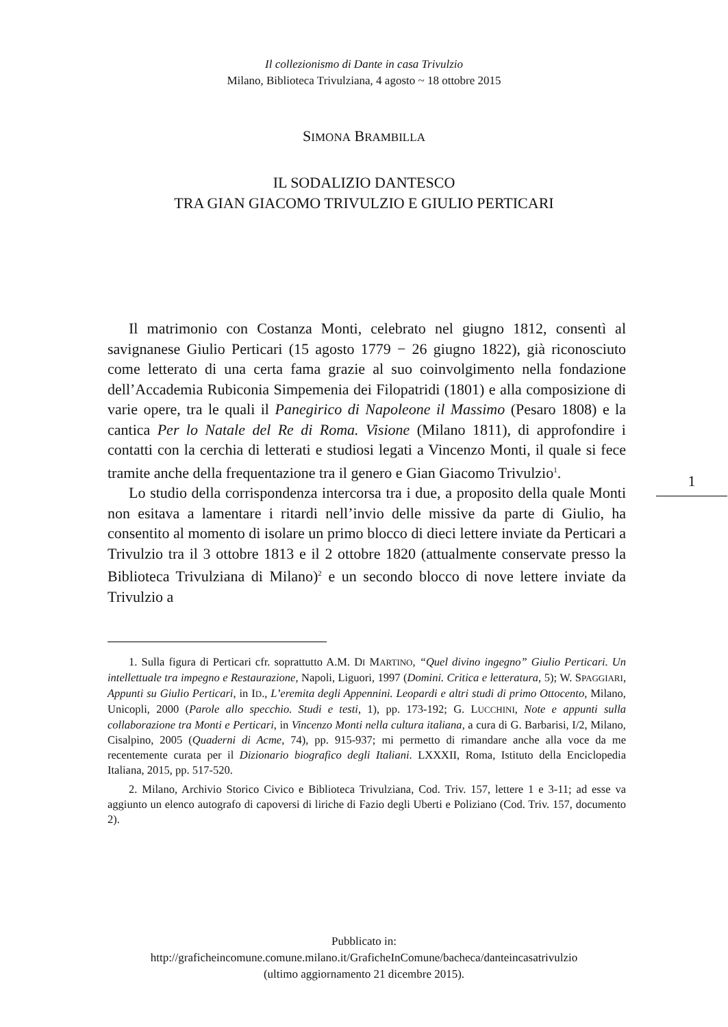Il collezionismo di Dante in casa Trivulzio
Milano, Biblioteca Trivulziana, 4 agosto ~ 18 ottobre 2015
SIMONA BRAMBILLA
IL SODALIZIO DANTESCO
TRA GIAN GIACOMO TRIVULZIO E GIULIO PERTICARI
Il matrimonio con Costanza Monti, celebrato nel giugno 1812, consentì al savignanese Giulio Perticari (15 agosto 1779 − 26 giugno 1822), già riconosciuto come letterato di una certa fama grazie al suo coinvolgimento nella fondazione dell’Accademia Rubiconia Simpemenia dei Filopatridi (1801) e alla composizione di varie opere, tra le quali il Panegirico di Napoleone il Massimo (Pesaro 1808) e la cantica Per lo Natale del Re di Roma. Visione (Milano 1811), di approfondire i contatti con la cerchia di letterati e studiosi legati a Vincenzo Monti, il quale si fece tramite anche della frequentazione tra il genero e Gian Giacomo Trivulzio<sup>1</sup>.
Lo studio della corrispondenza intercorsa tra i due, a proposito della quale Monti non esitava a lamentare i ritardi nell’invio delle missive da parte di Giulio, ha consentito al momento di isolare un primo blocco di dieci lettere inviate da Perticari a Trivulzio tra il 3 ottobre 1813 e il 2 ottobre 1820 (attualmente conservate presso la Biblioteca Trivulziana di Milano)<sup>2</sup> e un secondo blocco di nove lettere inviate da Trivulzio a
1. Sulla figura di Perticari cfr. soprattutto A.M. DI MARTINO, “Quel divino ingegno” Giulio Perticari. Un intellettuale tra impegno e Restaurazione, Napoli, Liguori, 1997 (Domini. Critica e letteratura, 5); W. SPAGGIARI, Appunti su Giulio Perticari, in ID., L’eremita degli Appennini. Leopardi e altri studi di primo Ottocento, Milano, Unicopli, 2000 (Parole allo specchio. Studi e testi, 1), pp. 173-192; G. LUCCHINI, Note e appunti sulla collaborazione tra Monti e Perticari, in Vincenzo Monti nella cultura italiana, a cura di G. Barbarisi, I/2, Milano, Cisalpino, 2005 (Quaderni di Acme, 74), pp. 915-937; mi permetto di rimandare anche alla voce da me recentemente curata per il Dizionario biografico degli Italiani. LXXXII, Roma, Istituto della Enciclopedia Italiana, 2015, pp. 517-520.
2. Milano, Archivio Storico Civico e Biblioteca Trivulziana, Cod. Triv. 157, lettere 1 e 3-11; ad esse va aggiunto un elenco autografo di capoversi di liriche di Fazio degli Uberti e Poliziano (Cod. Triv. 157, documento 2).
1
Pubblicato in:
http://graficheincomune.comune.milano.it/GraficheInComune/bacheca/danteincasatrivulzio
(ultimo aggiornamento 21 dicembre 2015).